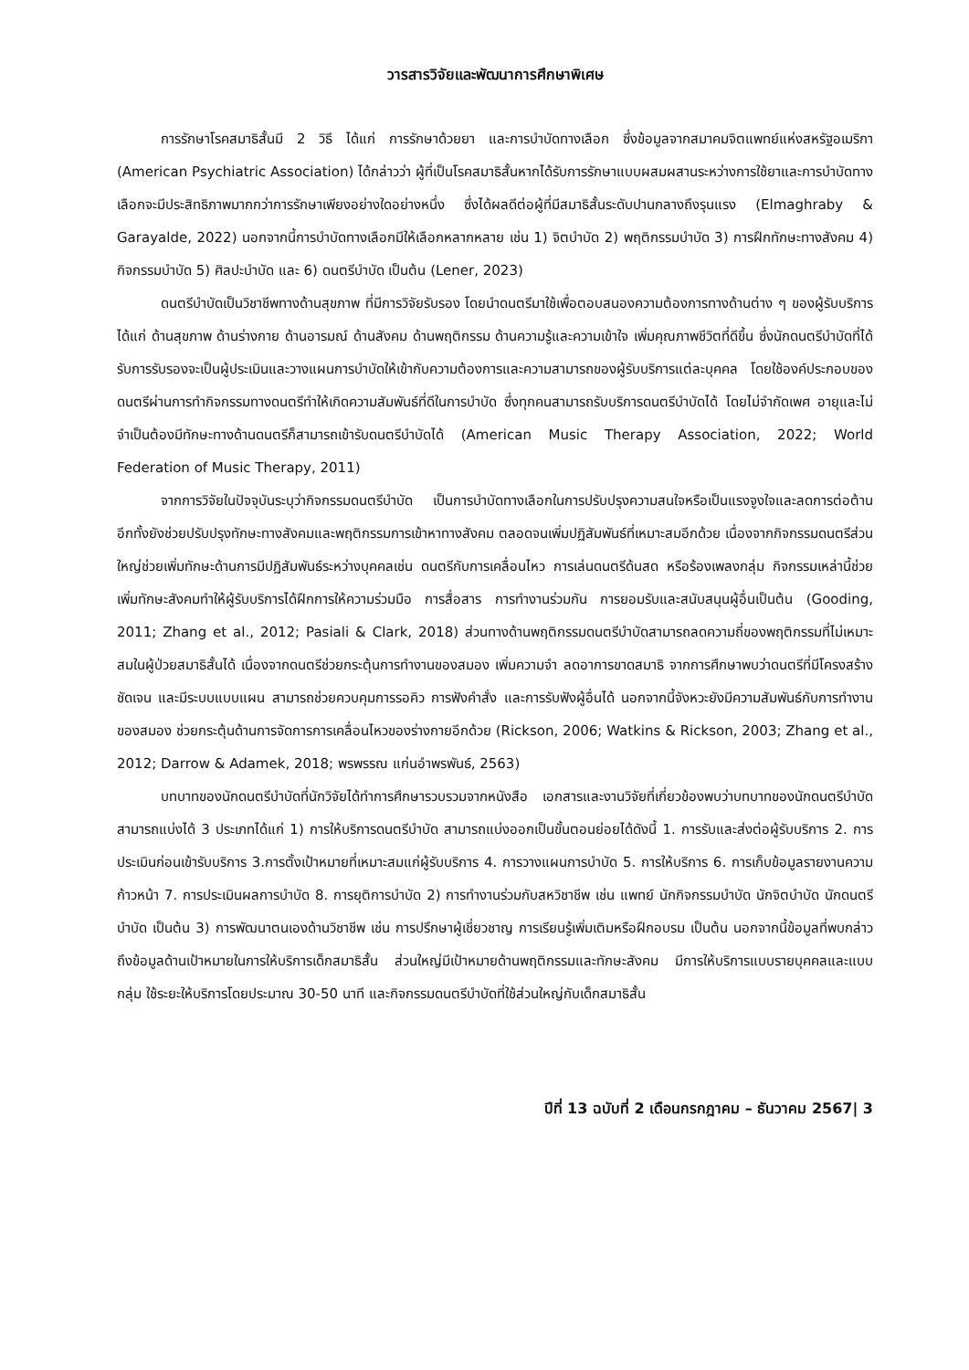วารสารวิจัยและพัฒนาการศึกษาพิเศษ
การรักษาโรคสมาธิสั้นมี 2 วิธี ได้แก่ การรักษาด้วยยา และการบำบัดทางเลือก ซึ่งข้อมูลจากสมาคมจิตแพทย์แห่งสหรัฐอเมริกา (American Psychiatric Association) ได้กล่าวว่า ผู้ที่เป็นโรคสมาธิสั้นหากได้รับการรักษาแบบผสมผสานระหว่างการใช้ยาและการบำบัดทางเลือกจะมีประสิทธิภาพมากกว่าการรักษาเพียงอย่างใดอย่างหนึ่ง ซึ่งได้ผลดีต่อผู้ที่มีสมาธิสั้นระดับปานกลางถึงรุนแรง (Elmaghraby & Garayalde, 2022) นอกจากนี้การบำบัดทางเลือกมีให้เลือกหลากหลาย เช่น 1) จิตบำบัด 2) พฤติกรรมบำบัด 3) การฝึกทักษะทางสังคม 4) กิจกรรมบำบัด 5) ศิลปะบำบัด และ 6) ดนตรีบำบัด เป็นต้น (Lener, 2023)
ดนตรีบำบัดเป็นวิชาชีพทางด้านสุขภาพ ที่มีการวิจัยรับรอง โดยนำดนตรีมาใช้เพื่อตอบสนองความต้องการทางด้านต่าง ๆ ของผู้รับบริการได้แก่ ด้านสุขภาพ ด้านร่างกาย ด้านอารมณ์ ด้านสังคม ด้านพฤติกรรม ด้านความรู้และความเข้าใจ เพิ่มคุณภาพชีวิตที่ดีขึ้น ซึ่งนักดนตรีบำบัดที่ได้รับการรับรองจะเป็นผู้ประเมินและวางแผนการบำบัดให้เข้ากับความต้องการและความสามารถของผู้รับบริการแต่ละบุคคล โดยใช้องค์ประกอบของดนตรีผ่านการทำกิจกรรมทางดนตรีทำให้เกิดความสัมพันธ์ที่ดีในการบำบัด ซึ่งทุกคนสามารถรับบริการดนตรีบำบัดได้ โดยไม่จำกัดเพศ อายุและไม่จำเป็นต้องมีทักษะทางด้านดนตรีก็สามารถเข้ารับดนตรีบำบัดได้ (American Music Therapy Association, 2022; World Federation of Music Therapy, 2011)
จากการวิจัยในปัจจุบันระบุว่ากิจกรรมดนตรีบำบัด เป็นการบำบัดทางเลือกในการปรับปรุงความสนใจหรือเป็นแรงจูงใจและลดการต่อต้าน อีกทั้งยังช่วยปรับปรุงทักษะทางสังคมและพฤติกรรมการเข้าหาทางสังคม ตลอดจนเพิ่มปฏิสัมพันธ์ที่เหมาะสมอีกด้วย เนื่องจากกิจกรรมดนตรีส่วนใหญ่ช่วยเพิ่มทักษะด้านการมีปฏิสัมพันธ์ระหว่างบุคคลเช่น ดนตรีกับการเคลื่อนไหว การเล่นดนตรีด้นสด หรือร้องเพลงกลุ่ม กิจกรรมเหล่านี้ช่วยเพิ่มทักษะสังคมทำให้ผู้รับบริการได้ฝึกการให้ความร่วมมือ การสื่อสาร การทำงานร่วมกัน การยอมรับและสนับสนุนผู้อื่นเป็นต้น (Gooding, 2011; Zhang et al., 2012; Pasiali & Clark, 2018) ส่วนทางด้านพฤติกรรมดนตรีบำบัดสามารถลดความถี่ของพฤติกรรมที่ไม่เหมาะสมในผู้ป่วยสมาธิสั้นได้ เนื่องจากดนตรีช่วยกระตุ้นการทำงานของสมอง เพิ่มความจำ ลดอาการขาดสมาธิ จากการศึกษาพบว่าดนตรีที่มีโครงสร้างชัดเจน และมีระบบแบบแผน สามารถช่วยควบคุมการรอคิว การฟังคำสั่ง และการรับฟังผู้อื่นได้ นอกจากนี้จังหวะยังมีความสัมพันธ์กับการทำงานของสมอง ช่วยกระตุ้นด้านการจัดการการเคลื่อนไหวของร่างกายอีกด้วย (Rickson, 2006; Watkins & Rickson, 2003; Zhang et al., 2012; Darrow & Adamek, 2018; พรพรรณ แก่นอำพรพันธ์, 2563)
บทบาทของนักดนตรีบำบัดที่นักวิจัยได้ทำการศึกษารวบรวมจากหนังสือ เอกสารและงานวิจัยที่เกี่ยวข้องพบว่าบทบาทของนักดนตรีบำบัดสามารถแบ่งได้ 3 ประเภทได้แก่ 1) การให้บริการดนตรีบำบัด สามารถแบ่งออกเป็นขั้นตอนย่อยได้ดังนี้ 1. การรับและส่งต่อผู้รับบริการ 2. การประเมินก่อนเข้ารับบริการ 3.การตั้งเป้าหมายที่เหมาะสมแก่ผู้รับบริการ 4. การวางแผนการบำบัด 5. การให้บริการ 6. การเก็บข้อมูลรายงานความก้าวหน้า 7. การประเมินผลการบำบัด 8. การยุติการบำบัด 2) การทำงานร่วมกับสหวิชาชีพ เช่น แพทย์ นักกิจกรรมบำบัด นักจิตบำบัด นักดนตรีบำบัด เป็นต้น 3) การพัฒนาตนเองด้านวิชาชีพ เช่น การปรึกษาผู้เชี่ยวชาญ การเรียนรู้เพิ่มเติมหรือฝึกอบรม เป็นต้น นอกจากนี้ข้อมูลที่พบกล่าวถึงข้อมูลด้านเป้าหมายในการให้บริการเด็กสมาธิสั้น ส่วนใหญ่มีเป้าหมายด้านพฤติกรรมและทักษะสังคม มีการให้บริการแบบรายบุคคลและแบบกลุ่ม ใช้ระยะให้บริการโดยประมาณ 30-50 นาที และกิจกรรมดนตรีบำบัดที่ใช้ส่วนใหญ่กับเด็กสมาธิสั้น
ปีที่ 13 ฉบับที่ 2 เดือนกรกฎาคม – ธันวาคม 2567| 3